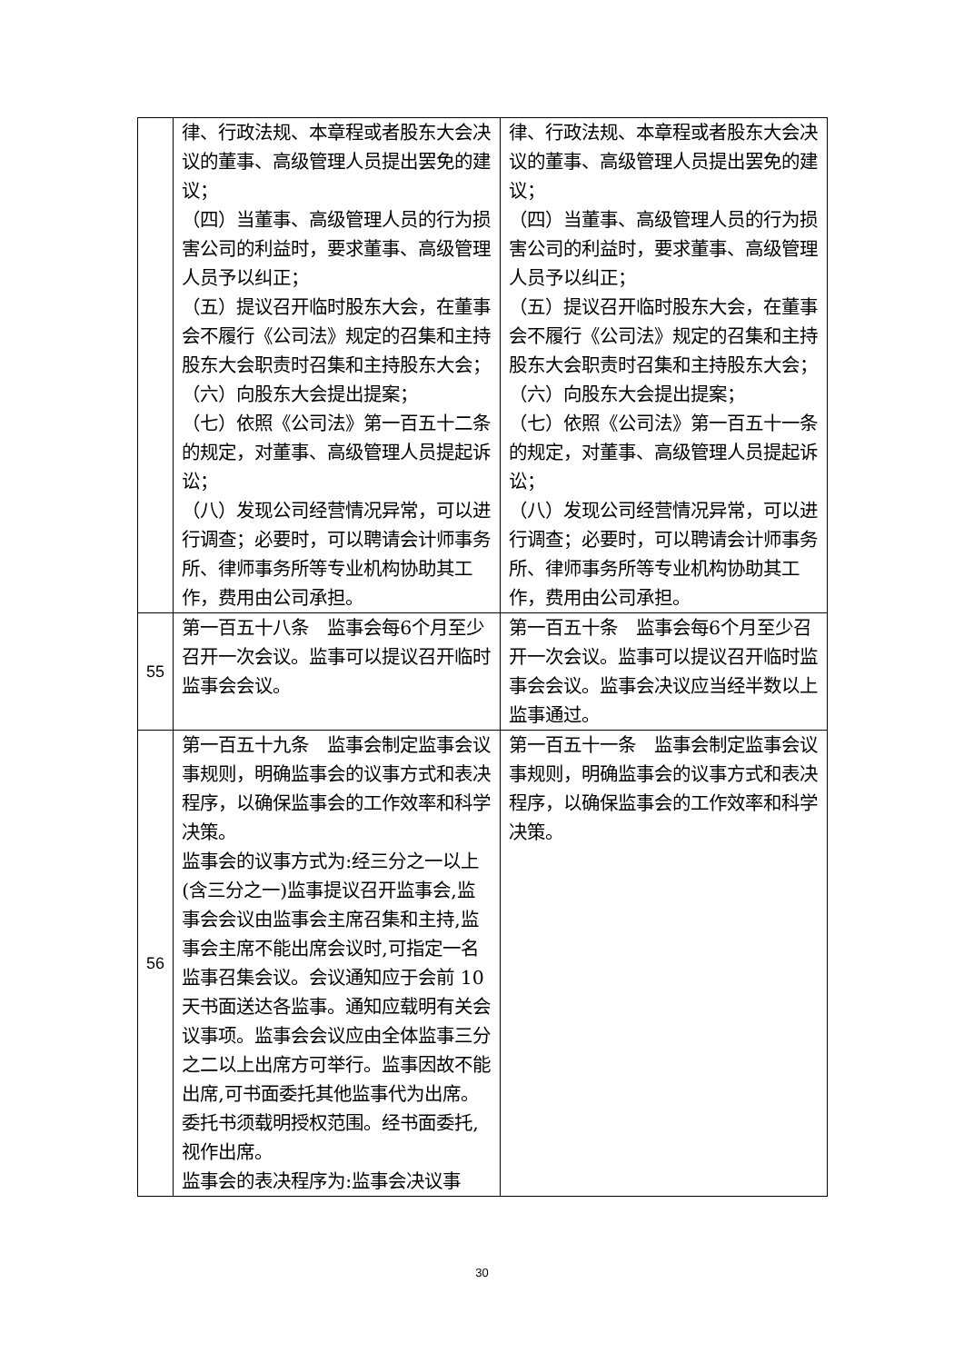| | 律、行政法规、本章程或者股东大会决议的董事、高级管理人员提出罢免的建议； （四）当董事、高级管理人员的行为损害公司的利益时，要求董事、高级管理人员予以纠正； （五）提议召开临时股东大会，在董事会不履行《公司法》规定的召集和主持股东大会职责时召集和主持股东大会； （六）向股东大会提出提案； （七）依照《公司法》第一百五十二条的规定，对董事、高级管理人员提起诉讼； （八）发现公司经营情况异常，可以进行调查；必要时，可以聘请会计师事务所、律师事务所等专业机构协助其工作，费用由公司承担。 | 律、行政法规、本章程或者股东大会决议的董事、高级管理人员提出罢免的建议； （四）当董事、高级管理人员的行为损害公司的利益时，要求董事、高级管理人员予以纠正； （五）提议召开临时股东大会，在董事会不履行《公司法》规定的召集和主持股东大会职责时召集和主持股东大会； （六）向股东大会提出提案； （七）依照《公司法》第一百五十一条的规定，对董事、高级管理人员提起诉讼； （八）发现公司经营情况异常，可以进行调查；必要时，可以聘请会计师事务所、律师事务所等专业机构协助其工作，费用由公司承担。 |
| 55 | 第一百五十八条 监事会每6个月至少召开一次会议。监事可以提议召开临时监事会会议。 | 第一百五十条 监事会每6个月至少召开一次会议。监事可以提议召开临时监事会会议。监事会决议应当经半数以上监事通过。 |
| 56 | 第一百五十九条 监事会制定监事会议事规则，明确监事会的议事方式和表决程序，以确保监事会的工作效率和科学决策。 监事会的议事方式为:经三分之一以上(含三分之一)监事提议召开监事会,监事会会议由监事会主席召集和主持,监事会主席不能出席会议时,可指定一名监事召集会议。会议通知应于会前 10 天书面送达各监事。通知应载明有关会议事项。监事会会议应由全体监事三分之二以上出席方可举行。监事因故不能出席,可书面委托其他监事代为出席。委托书须载明授权范围。经书面委托,视作出席。 监事会的表决程序为:监事会决议事 | 第一百五十一条 监事会制定监事会议事规则，明确监事会的议事方式和表决程序，以确保监事会的工作效率和科学决策。 |
30